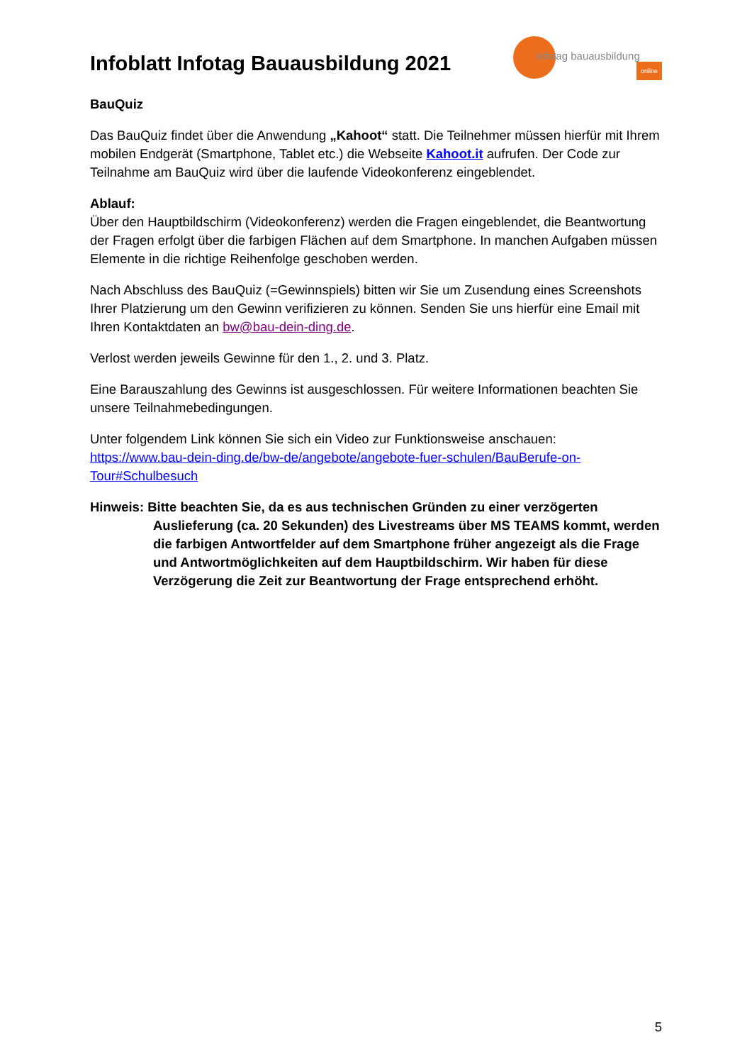Infoblatt Infotag Bauausbildung 2021
infotag bauausbildung
online
BauQuiz
Das BauQuiz findet über die Anwendung „Kahoot“ statt. Die Teilnehmer müssen hierfür mit Ihrem mobilen Endgerät (Smartphone, Tablet etc.) die Webseite Kahoot.it aufrufen. Der Code zur Teilnahme am BauQuiz wird über die laufende Videokonferenz eingeblendet.
Ablauf:
Über den Hauptbildschirm (Videokonferenz) werden die Fragen eingeblendet, die Beantwortung der Fragen erfolgt über die farbigen Flächen auf dem Smartphone. In manchen Aufgaben müssen Elemente in die richtige Reihenfolge geschoben werden.
Nach Abschluss des BauQuiz (=Gewinnspiels) bitten wir Sie um Zusendung eines Screenshots Ihrer Platzierung um den Gewinn verifizieren zu können. Senden Sie uns hierfür eine Email mit Ihren Kontaktdaten an bw@bau-dein-ding.de.
Verlost werden jeweils Gewinne für den 1., 2. und 3. Platz.
Eine Barauszahlung des Gewinns ist ausgeschlossen. Für weitere Informationen beachten Sie unsere Teilnahmebedingungen.
Unter folgendem Link können Sie sich ein Video zur Funktionsweise anschauen:
https://www.bau-dein-ding.de/bw-de/angebote/angebote-fuer-schulen/BauBerufe-on-Tour#Schulbesuch
Hinweis: Bitte beachten Sie, da es aus technischen Gründen zu einer verzögerten Auslieferung (ca. 20 Sekunden) des Livestreams über MS TEAMS kommt, werden die farbigen Antwortfelder auf dem Smartphone früher angezeigt als die Frage und Antwortmöglichkeiten auf dem Hauptbildschirm. Wir haben für diese Verzögerung die Zeit zur Beantwortung der Frage entsprechend erhöht.
5